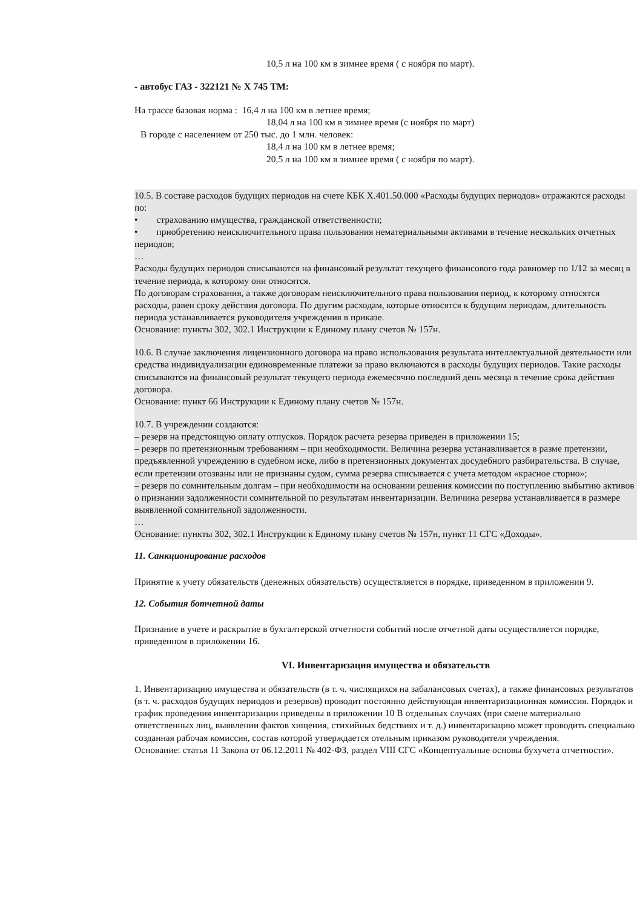10,5 л на 100 км в зимнее время ( с ноября по март).
- автобус ГАЗ - 322121 № Х 745 ТМ:
На трассе базовая норма : 16,4 л на 100 км в летнее время;
18,04 л на 100 км в зимнее время (с ноября по март)
В городе с населением от 250 тыс. до 1 млн. человек:
18,4 л на 100 км в летнее время;
20,5 л на 100 км в зимнее время ( с ноября по март).
10.5. В составе расходов будущих периодов на счете КБК Х.401.50.000 «Расходы будущих периодов» отражаются расходы по:
• страхованию имущества, гражданской ответственности;
• приобретению неисключительного права пользования нематериальными активами в течение нескольких отчетных периодов;
…
Расходы будущих периодов списываются на финансовый результат текущего финансового года равномер по 1/12 за месяц в течение периода, к которому они относятся.
По договорам страхования, а также договорам неисключительного права пользования период, к которому относятся расходы, равен сроку действия договора. По другим расходам, которые относятся к будущим периодам, длительность периода устанавливается руководителя учреждения в приказе.
Основание: пункты 302, 302.1 Инструкции к Единому плану счетов № 157н.
10.6. В случае заключения лицензионного договора на право использования результата интеллектуальной деятельности или средства индивидуализации единовременные платежи за право включаются в расходы будущих периодов. Такие расходы списываются на финансовый результат текущего периода ежемесячно последний день месяца в течение срока действия договора.
Основание: пункт 66 Инструкции к Единому плану счетов № 157н.
10.7. В учреждении создаются:
– резерв на предстоящую оплату отпусков. Порядок расчета резерва приведен в приложении 15;
– резерв по претензионным требованиям – при необходимости. Величина резерва устанавливается в разме претензии, предъявленной учреждению в судебном иске, либо в претензионных документах досудебного разбирательства. В случае, если претензии отозваны или не признаны судом, сумма резерва списывается с учета методом «красное сторно»;
– резерв по сомнительным долгам – при необходимости на основании решения комиссии по поступлению выбытию активов о признании задолженности сомнительной по результатам инвентаризации. Величина резерва устанавливается в размере выявленной сомнительной задолженности.
…
Основание: пункты 302, 302.1 Инструкции к Единому плану счетов № 157н, пункт 11 СГС «Доходы».
11. Санкционирование расходов
Принятие к учету обязательств (денежных обязательств) осуществляется в порядке, приведенном в приложении 9.
12. События ботчетной даты
Признание в учете и раскрытие в бухгалтерской отчетности событий после отчетной даты осуществляется порядке, приведенном в приложении 16.
VI. Инвентаризация имущества и обязательств
1. Инвентаризацию имущества и обязательств (в т. ч. числящихся на забалансовых счетах), а также финансовых результатов (в т. ч. расходов будущих периодов и резервов) проводит постоянно действующая инвентаризационная комиссия. Порядок и график проведения инвентаризации приведены в приложении 10 В отдельных случаях (при смене материально ответственных лиц, выявлении фактов хищения, стихийных бедствиях и т. д.) инвентаризацию может проводить специально созданная рабочая комиссия, состав которой утверждается отельным приказом руководителя учреждения.
Основание: статья 11 Закона от 06.12.2011 № 402-ФЗ, раздел VIII СГС «Концептуальные основы бухучета отчетности».